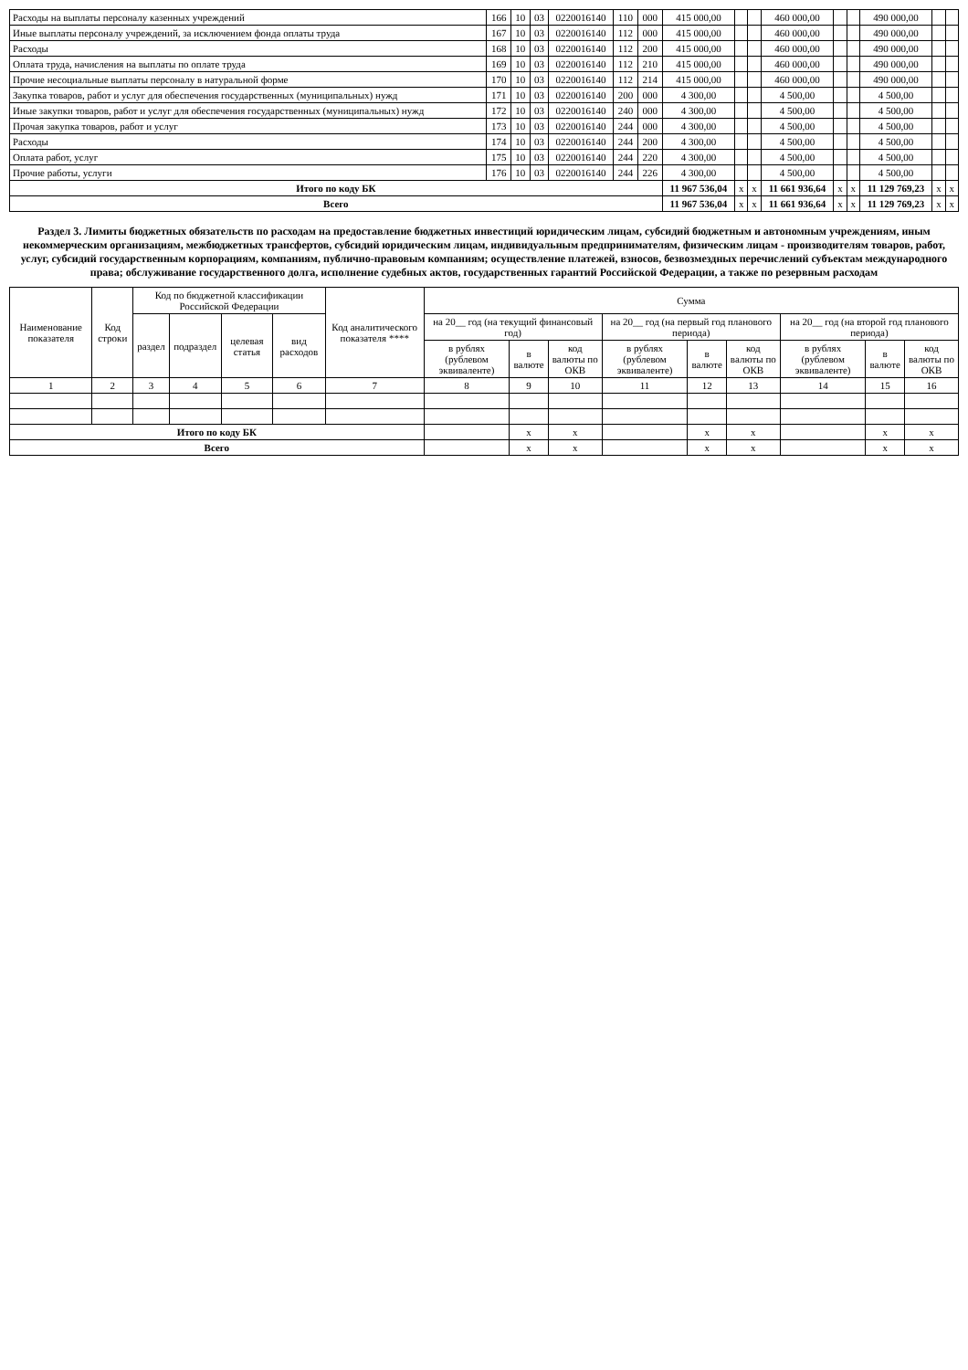| Расходы на выплаты персоналу казенных учреждений | 166 | 10 | 03 | 0220016140 | 110 | 000 | 415 000,00 | | | 460 000,00 | | | 490 000,00 | | |
| Иные выплаты персоналу учреждений, за исключением фонда оплаты труда | 167 | 10 | 03 | 0220016140 | 112 | 000 | 415 000,00 | | | 460 000,00 | | | 490 000,00 | | |
| Расходы | 168 | 10 | 03 | 0220016140 | 112 | 200 | 415 000,00 | | | 460 000,00 | | | 490 000,00 | | |
| Оплата труда, начисления на выплаты по оплате труда | 169 | 10 | 03 | 0220016140 | 112 | 210 | 415 000,00 | | | 460 000,00 | | | 490 000,00 | | |
| Прочие несоциальные выплаты персоналу в натуральной форме | 170 | 10 | 03 | 0220016140 | 112 | 214 | 415 000,00 | | | 460 000,00 | | | 490 000,00 | | |
| Закупка товаров, работ и услуг для обеспечения государственных (муниципальных) нужд | 171 | 10 | 03 | 0220016140 | 200 | 000 | 4 300,00 | | | 4 500,00 | | | 4 500,00 | | |
| Иные закупки товаров, работ и услуг для обеспечения государственных (муниципальных) нужд | 172 | 10 | 03 | 0220016140 | 240 | 000 | 4 300,00 | | | 4 500,00 | | | 4 500,00 | | |
| Прочая закупка товаров, работ и услуг | 173 | 10 | 03 | 0220016140 | 244 | 000 | 4 300,00 | | | 4 500,00 | | | 4 500,00 | | |
| Расходы | 174 | 10 | 03 | 0220016140 | 244 | 200 | 4 300,00 | | | 4 500,00 | | | 4 500,00 | | |
| Оплата работ, услуг | 175 | 10 | 03 | 0220016140 | 244 | 220 | 4 300,00 | | | 4 500,00 | | | 4 500,00 | | |
| Прочие работы, услуги | 176 | 10 | 03 | 0220016140 | 244 | 226 | 4 300,00 | | | 4 500,00 | | | 4 500,00 | | |
| Итого по коду БК | | | | | | | 11 967 536,04 | x | x | 11 661 936,64 | x | x | 11 129 769,23 | x | x |
| Всего | | | | | | | 11 967 536,04 | x | x | 11 661 936,64 | x | x | 11 129 769,23 | x | x |
Раздел 3. Лимиты бюджетных обязательств по расходам на предоставление бюджетных инвестиций юридическим лицам, субсидий бюджетным и автономным учреждениям, иным некоммерческим организациям, межбюджетных трансфертов, субсидий юридическим лицам, индивидуальным предпринимателям, физическим лицам - производителям товаров, работ, услуг, субсидий государственным корпорациям, компаниям, публично-правовым компаниям; осуществление платежей, взносов, безвозмездных перечислений субъектам международного права; обслуживание государственного долга, исполнение судебных актов, государственных гарантий Российской Федерации, а также по резервным расходам
| Наименование показателя | Код строки | Код по бюджетной классификации Российской Федерации | | | | Код аналитического показателя **** | Сумма | | | | | | | | |
| --- | --- | --- | --- | --- | --- | --- | --- | --- | --- | --- | --- | --- | --- | --- | --- |
| | | раздел | подраздел | целевая статья | вид расходов | | на 20__ год (на текущий финансовый год) | | | на 20__ год (на первый год планового периода) | | | на 20__ год (на второй год планового периода) | | |
| | | | | | | | в рублях (рублевом эквиваленте) | в валюте | код валюты по ОКВ | в рублях (рублевом эквиваленте) | в валюте | код валюты по ОКВ | в рублях (рублевом эквиваленте) | в валюте | код валюты по ОКВ |
| 1 | 2 | 3 | 4 | 5 | 6 | 7 | 8 | 9 | 10 | 11 | 12 | 13 | 14 | 15 | 16 |
| Итого по коду БК | | | | | | | | x | x | | x | x | | x | x |
| Всего | | | | | | | | x | x | | x | x | | x | x |